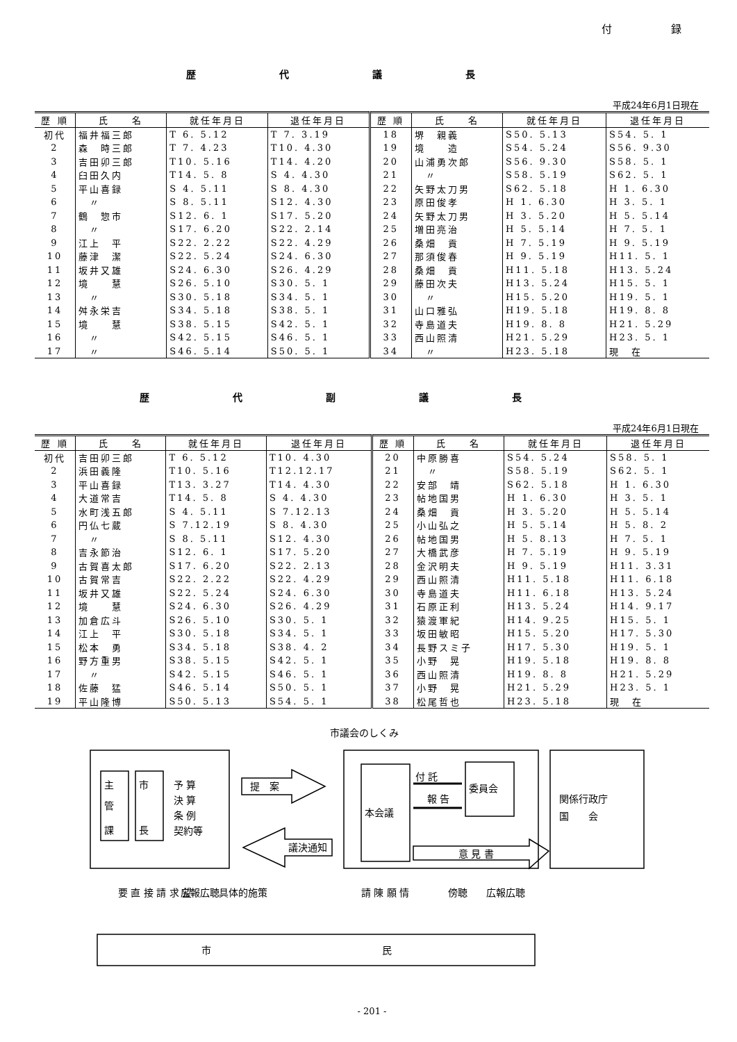付 録
歴代議長
平成24年6月1日現在
| 歴 順 | 氏 名 | 就任年月日 | 退任年月日 | 歴 順 | 氏 名 | 就任年月日 | 退任年月日 |
| --- | --- | --- | --- | --- | --- | --- | --- |
| 初代 | 福井福三郎 | T 6. 5.12 | T 7. 3.19 | 18 | 堺 親義 | S50. 5.13 | S54. 5. 1 |
| 2 | 森 時三郎 | T 7. 4.23 | T10. 4.30 | 19 | 境 造 | S54. 5.24 | S56. 9.30 |
| 3 | 吉田卯三郎 | T10. 5.16 | T14. 4.20 | 20 | 山浦勇次郎 | S56. 9.30 | S58. 5. 1 |
| 4 | 臼田久内 | T14. 5. 8 | S 4. 4.30 | 21 | 〃 | S58. 5.19 | S62. 5. 1 |
| 5 | 平山喜録 | S 4. 5.11 | S 8. 4.30 | 22 | 矢野太刀男 | S62. 5.18 | H 1. 6.30 |
| 6 | 〃 | S 8. 5.11 | S12. 4.30 | 23 | 原田俊孝 | H 1. 6.30 | H 3. 5. 1 |
| 7 | 鶴 惣市 | S12. 6. 1 | S17. 5.20 | 24 | 矢野太刀男 | H 3. 5.20 | H 5. 5.14 |
| 8 | 〃 | S17. 6.20 | S22. 2.14 | 25 | 増田亮治 | H 5. 5.14 | H 7. 5. 1 |
| 9 | 江上 平 | S22. 2.22 | S22. 4.29 | 26 | 桑畑 貢 | H 7. 5.19 | H 9. 5.19 |
| 10 | 藤津 潔 | S22. 5.24 | S24. 6.30 | 27 | 那須俊春 | H 9. 5.19 | H11. 5. 1 |
| 11 | 坂井又雄 | S24. 6.30 | S26. 4.29 | 28 | 桑畑 貢 | H11. 5.18 | H13. 5.24 |
| 12 | 境 慧 | S26. 5.10 | S30. 5. 1 | 29 | 藤田次夫 | H13. 5.24 | H15. 5. 1 |
| 13 | 〃 | S30. 5.18 | S34. 5. 1 | 30 | 〃 | H15. 5.20 | H19. 5. 1 |
| 14 | 舛永栄吉 | S34. 5.18 | S38. 5. 1 | 31 | 山口雅弘 | H19. 5.18 | H19. 8. 8 |
| 15 | 境 慧 | S38. 5.15 | S42. 5. 1 | 32 | 寺島道夫 | H19. 8. 8 | H21. 5.29 |
| 16 | 〃 | S42. 5.15 | S46. 5. 1 | 33 | 西山照清 | H21. 5.29 | H23. 5. 1 |
| 17 | 〃 | S46. 5.14 | S50. 5. 1 | 34 | 〃 | H23. 5.18 | 現 在 |
歴代副議長
平成24年6月1日現在
| 歴 順 | 氏 名 | 就任年月日 | 退任年月日 | 歴 順 | 氏 名 | 就任年月日 | 退任年月日 |
| --- | --- | --- | --- | --- | --- | --- | --- |
| 初代 | 吉田卯三郎 | T 6. 5.12 | T10. 4.30 | 20 | 中原勝喜 | S54. 5.24 | S58. 5. 1 |
| 2 | 浜田義隆 | T10. 5.16 | T12.12.17 | 21 | 〃 | S58. 5.19 | S62. 5. 1 |
| 3 | 平山喜録 | T13. 3.27 | T14. 4.30 | 22 | 安部 靖 | S62. 5.18 | H 1. 6.30 |
| 4 | 大道常吉 | T14. 5. 8 | S 4. 4.30 | 23 | 帖地国男 | H 1. 6.30 | H 3. 5. 1 |
| 5 | 水町浅五郎 | S 4. 5.11 | S 7.12.13 | 24 | 桑畑 貢 | H 3. 5.20 | H 5. 5.14 |
| 6 | 円仏七蔵 | S 7.12.19 | S 8. 4.30 | 25 | 小山弘之 | H 5. 5.14 | H 5. 8. 2 |
| 7 | 〃 | S 8. 5.11 | S12. 4.30 | 26 | 帖地国男 | H 5. 8.13 | H 7. 5. 1 |
| 8 | 吉永節治 | S12. 6. 1 | S17. 5.20 | 27 | 大橋武彦 | H 7. 5.19 | H 9. 5.19 |
| 9 | 古賀喜太郎 | S17. 6.20 | S22. 2.13 | 28 | 金沢明夫 | H 9. 5.19 | H11. 3.31 |
| 10 | 古賀常吉 | S22. 2.22 | S22. 4.29 | 29 | 西山照清 | H11. 5.18 | H11. 6.18 |
| 11 | 坂井又雄 | S22. 5.24 | S24. 6.30 | 30 | 寺島道夫 | H11. 6.18 | H13. 5.24 |
| 12 | 境 慧 | S24. 6.30 | S26. 4.29 | 31 | 石原正利 | H13. 5.24 | H14. 9.17 |
| 13 | 加倉広斗 | S26. 5.10 | S30. 5. 1 | 32 | 猿渡軍紀 | H14. 9.25 | H15. 5. 1 |
| 14 | 江上 平 | S30. 5.18 | S34. 5. 1 | 33 | 坂田敏昭 | H15. 5.20 | H17. 5.30 |
| 15 | 松本 勇 | S34. 5.18 | S38. 4. 2 | 34 | 長野スミ子 | H17. 5.30 | H19. 5. 1 |
| 16 | 野方重男 | S38. 5.15 | S42. 5. 1 | 35 | 小野 晃 | H19. 5.18 | H19. 8. 8 |
| 17 | 〃 | S42. 5.15 | S46. 5. 1 | 36 | 西山照清 | H19. 8. 8 | H21. 5.29 |
| 18 | 佐藤 猛 | S46. 5.14 | S50. 5. 1 | 37 | 小野 晃 | H21. 5.29 | H23. 5. 1 |
| 19 | 平山隆博 | S50. 5.13 | S54. 5. 1 | 38 | 松尾哲也 | H23. 5.18 | 現 在 |
市議会のしくみ
主
管
課
市
長
予 算
決 算
条 例
契約等
提　案
議決通知
付 託
報 告
委員会
本会議
意 見 書
関係行政庁
国　　会
要 直 接 請 求 望
広報広聴
具体的施策
請 陳 願 情
傍聴
広報広聴
市
民
- 201 -